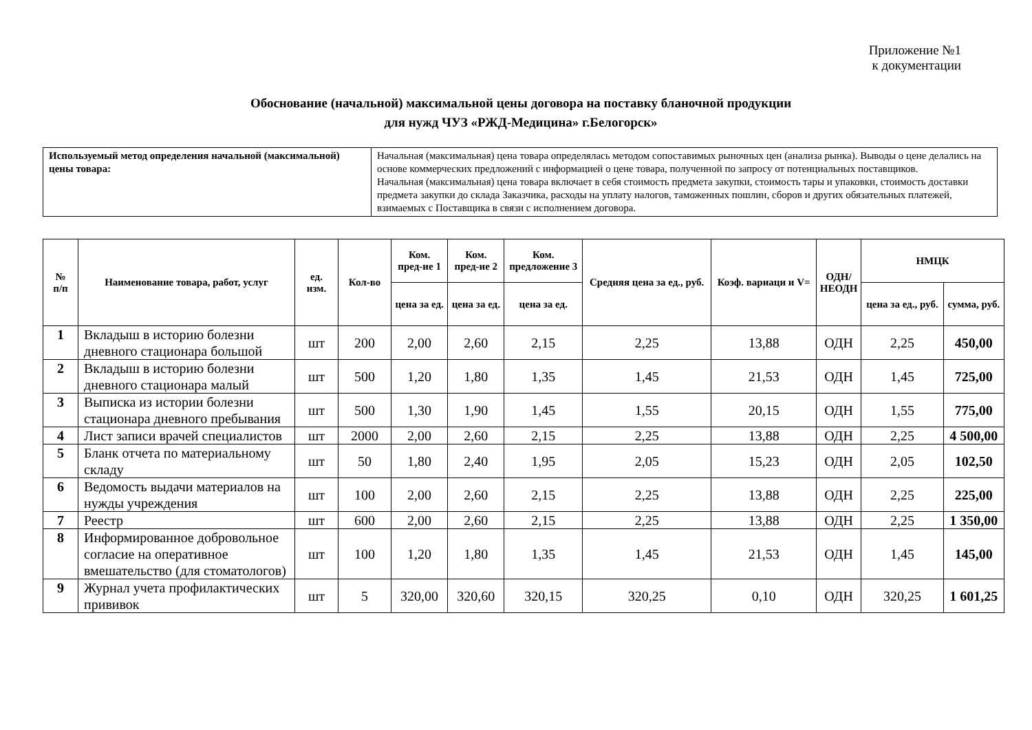Приложение №1
к документации
Обоснование (начальной) максимальной цены договора на поставку бланочной продукции
для нужд ЧУЗ «РЖД-Медицина» г.Белогорск»
| Используемый метод определения начальной (максимальной) цены товара: | Начальная (максимальная) цена товара определялась методом сопоставимых рыночных цен (анализа рынка). Выводы о цене делались на основе коммерческих предложений с информацией о цене товара, полученной по запросу от потенциальных поставщиков. Начальная (максимальная) цена товара включает в себя стоимость предмета закупки, стоимость тары и упаковки, стоимость доставки предмета закупки до склада Заказчика, расходы на уплату налогов, таможенных пошлин, сборов и других обязательных платежей, взимаемых с Поставщика в связи с исполнением договора. |
| № п/п | Наименование товара, работ, услуг | ед. изм. | Кол-во | Ком. пред-ие 1 | Ком. пред-ие 2 | Ком. предложение 3 | Средняя цена за ед., руб. | Коэф. вариаци и V= | ОДН/ НЕОДН | НМЦК | |
| --- | --- | --- | --- | --- | --- | --- | --- | --- | --- | --- | --- |
| | | | | цена за ед. | цена за ед. | цена за ед. | | | | цена за ед., руб. | сумма, руб. |
| 1 | Вкладыш в историю болезни дневного стационара большой | шт | 200 | 2,00 | 2,60 | 2,15 | 2,25 | 13,88 | ОДН | 2,25 | 450,00 |
| 2 | Вкладыш в историю болезни дневного стационара малый | шт | 500 | 1,20 | 1,80 | 1,35 | 1,45 | 21,53 | ОДН | 1,45 | 725,00 |
| 3 | Выписка из истории болезни стационара дневного пребывания | шт | 500 | 1,30 | 1,90 | 1,45 | 1,55 | 20,15 | ОДН | 1,55 | 775,00 |
| 4 | Лист записи врачей специалистов | шт | 2000 | 2,00 | 2,60 | 2,15 | 2,25 | 13,88 | ОДН | 2,25 | 4 500,00 |
| 5 | Бланк отчета по материальному складу | шт | 50 | 1,80 | 2,40 | 1,95 | 2,05 | 15,23 | ОДН | 2,05 | 102,50 |
| 6 | Ведомость выдачи материалов на нужды учреждения | шт | 100 | 2,00 | 2,60 | 2,15 | 2,25 | 13,88 | ОДН | 2,25 | 225,00 |
| 7 | Реестр | шт | 600 | 2,00 | 2,60 | 2,15 | 2,25 | 13,88 | ОДН | 2,25 | 1 350,00 |
| 8 | Информированное добровольное согласие на оперативное вмешательство (для стоматологов) | шт | 100 | 1,20 | 1,80 | 1,35 | 1,45 | 21,53 | ОДН | 1,45 | 145,00 |
| 9 | Журнал учета профилактических прививок | шт | 5 | 320,00 | 320,60 | 320,15 | 320,25 | 0,10 | ОДН | 320,25 | 1 601,25 |